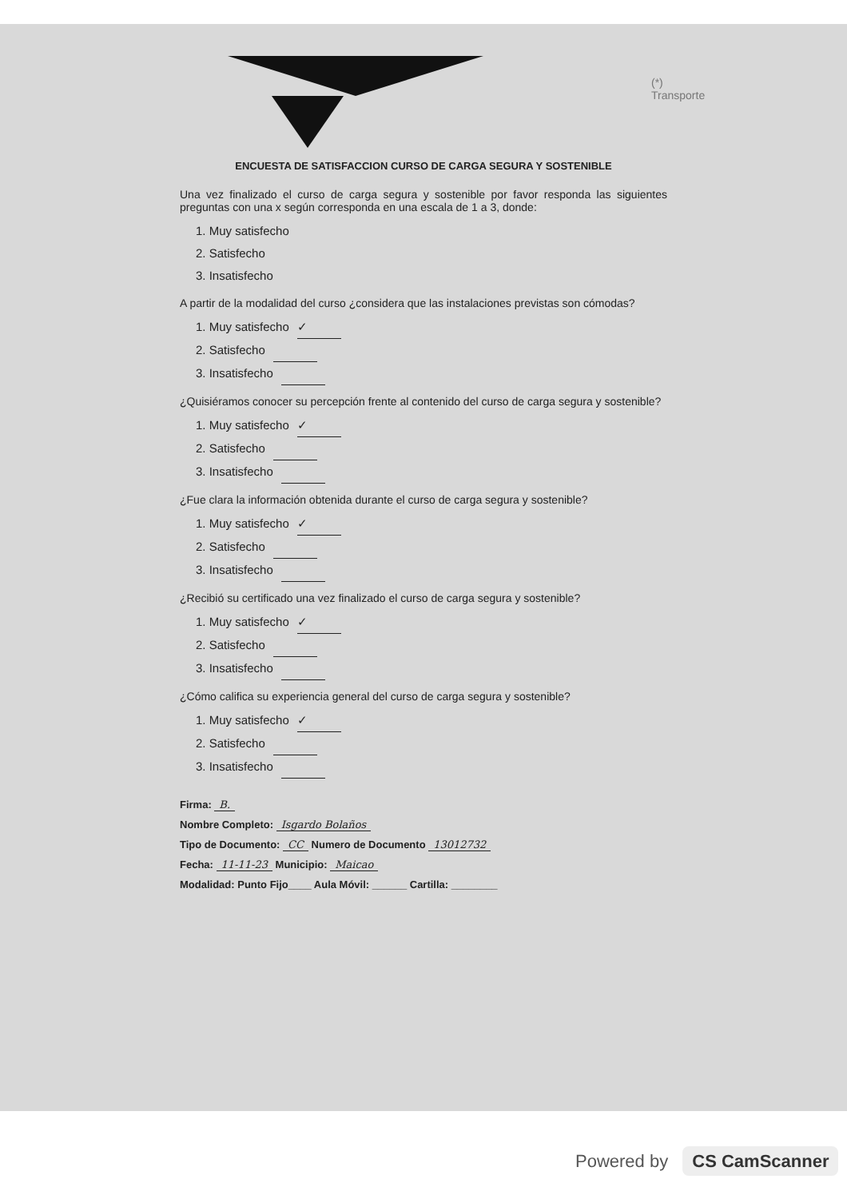(*) Transporte
ENCUESTA DE SATISFACCION CURSO DE CARGA SEGURA Y SOSTENIBLE
Una vez finalizado el curso de carga segura y sostenible por favor responda las siguientes preguntas con una x según corresponda en una escala de 1 a 3, donde:
1. Muy satisfecho
2. Satisfecho
3. Insatisfecho
A partir de la modalidad del curso ¿considera que las instalaciones previstas son cómodas?
1. Muy satisfecho ✓
2. Satisfecho
3. Insatisfecho
¿Quisiéramos conocer su percepción frente al contenido del curso de carga segura y sostenible?
1. Muy satisfecho ✓
2. Satisfecho
3. Insatisfecho
¿Fue clara la información obtenida durante el curso de carga segura y sostenible?
1. Muy satisfecho ✓
2. Satisfecho
3. Insatisfecho
¿Recibió su certificado una vez finalizado el curso de carga segura y sostenible?
1. Muy satisfecho ✓
2. Satisfecho
3. Insatisfecho
¿Cómo califica su experiencia general del curso de carga segura y sostenible?
1. Muy satisfecho ✓
2. Satisfecho
3. Insatisfecho
Firma: B.
Nombre Completo: Isgardo Bolaños
Tipo de Documento: CC Numero de Documento 13012732
Fecha: 11-11-23 Municipio: Maicao
Modalidad: Punto Fijo____ Aula Móvil: ______ Cartilla: ________
Powered by CS CamScanner